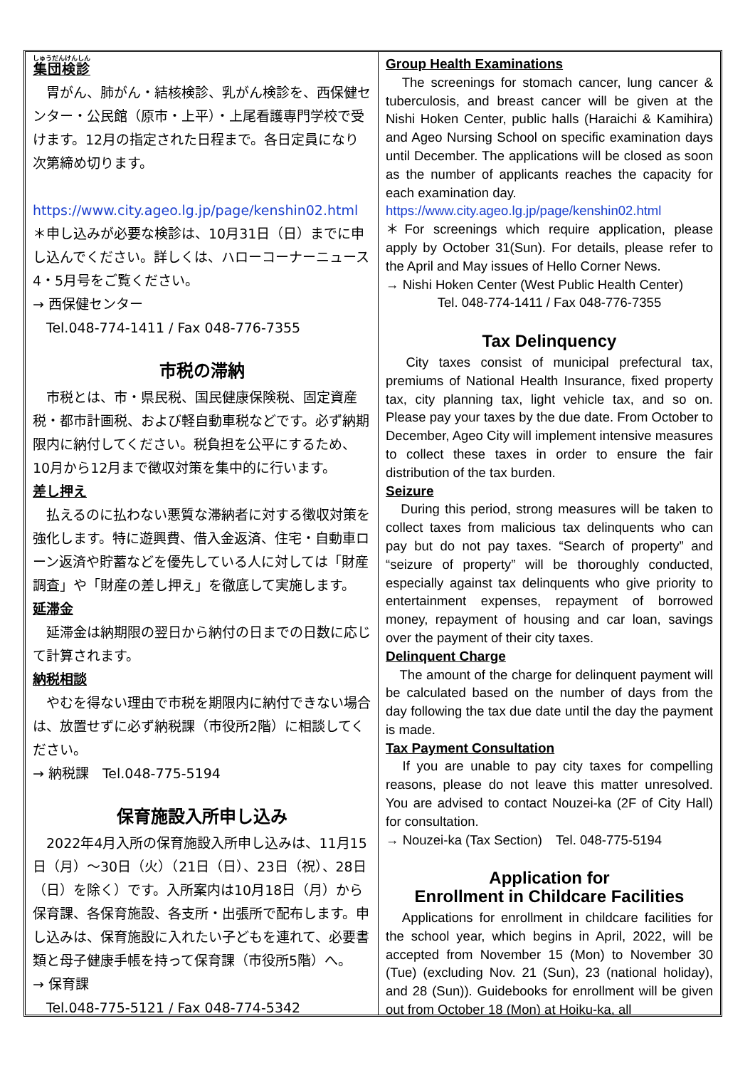集団検診
　胃がん、肺がん・結核検診、乳がん検診を、西保健センター・公民館（原市・上平）・上尾看護専門学校で受けます。12月の指定された日程まで。各日定員になり次第締め切ります。
　https://www.city.ageo.lg.jp/page/kenshin02.html
＊申し込みが必要な検診は、10月31日（日）までに申し込んでください。詳しくは、ハローコーナーニュース4・5月号をご覧ください。
→ 西保健センター
　Tel.048-774-1411 / Fax 048-776-7355
市税の滞納
　市税とは、市・県民税、国民健康保険税、固定資産税・都市計画税、および軽自動車税などです。必ず納期限内に納付してください。税負担を公平にするため、10月から12月まで徴収対策を集中的に行います。
差し押え
　払えるのに払わない悪質な滞納者に対する徴収対策を強化します。特に遊興費、借入金返済、住宅・自動車ローン返済や貯蓄などを優先している人に対しては「財産調査」や「財産の差し押え」を徹底して実施します。
延滞金
　延滞金は納期限の翌日から納付の日までの日数に応じて計算されます。
納税相談
　やむを得ない理由で市税を期限内に納付できない場合は、放置せずに必ず納税課（市役所2階）に相談してください。
→ 納税課　Tel.048-775-5194
保育施設入所申し込み
　2022年4月入所の保育施設入所申し込みは、11月15日（月）～30日（火）（21日（日）、23日（祝）、28日（日）を除く）です。入所案内は10月18日（月）から保育課、各保育施設、各支所・出張所で配布します。申し込みは、保育施設に入れたい子どもを連れて、必要書類と母子健康手帳を持って保育課（市役所5階）へ。
→ 保育課
　Tel.048-775-5121 / Fax 048-774-5342
Group Health Examinations
　The screenings for stomach cancer, lung cancer & tuberculosis, and breast cancer will be given at the Nishi Hoken Center, public halls (Haraichi & Kamihira) and Ageo Nursing School on specific examination days until December. The applications will be closed as soon as the number of applicants reaches the capacity for each examination day.
https://www.city.ageo.lg.jp/page/kenshin02.html
＊For screenings which require application, please apply by October 31(Sun). For details, please refer to the April and May issues of Hello Corner News.
→ Nishi Hoken Center (West Public Health Center)
Tel. 048-774-1411 / Fax 048-776-7355
Tax Delinquency
　City taxes consist of municipal prefectural tax, premiums of National Health Insurance, fixed property tax, city planning tax, light vehicle tax, and so on. Please pay your taxes by the due date. From October to December, Ageo City will implement intensive measures to collect these taxes in order to ensure the fair distribution of the tax burden.
Seizure
　During this period, strong measures will be taken to collect taxes from malicious tax delinquents who can pay but do not pay taxes. “Search of property” and “seizure of property” will be thoroughly conducted, especially against tax delinquents who give priority to entertainment expenses, repayment of borrowed money, repayment of housing and car loan, savings over the payment of their city taxes.
Delinquent Charge
　The amount of the charge for delinquent payment will be calculated based on the number of days from the day following the tax due date until the day the payment is made.
Tax Payment Consultation
　If you are unable to pay city taxes for compelling reasons, please do not leave this matter unresolved. You are advised to contact Nouzei-ka (2F of City Hall) for consultation.
→ Nouzei-ka (Tax Section)　Tel. 048-775-5194
Application for
Enrollment in Childcare Facilities
　Applications for enrollment in childcare facilities for the school year, which begins in April, 2022, will be accepted from November 15 (Mon) to November 30 (Tue) (excluding Nov. 21 (Sun), 23 (national holiday), and 28 (Sun)). Guidebooks for enrollment will be given out from October 18 (Mon) at Hoiku-ka, all